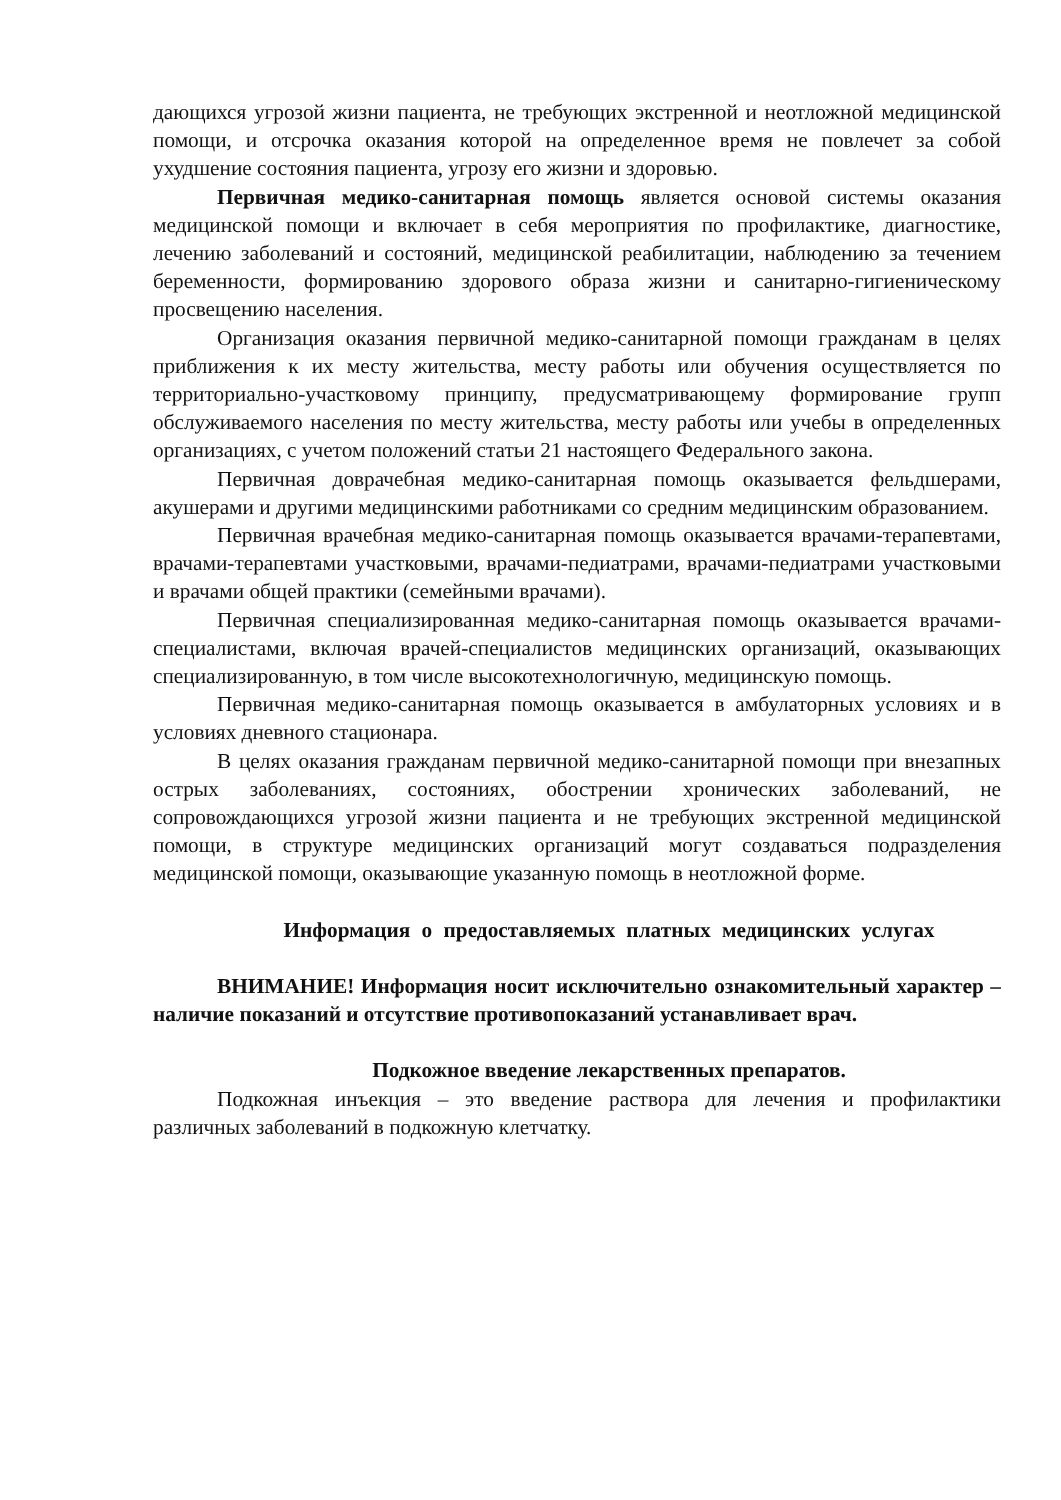дающихся угрозой жизни пациента, не требующих экстренной и неотложной медицинской помощи, и отсрочка оказания которой на определенное время не повлечет за собой ухудшение состояния пациента, угрозу его жизни и здоровью.
Первичная медико-санитарная помощь является основой системы оказания медицинской помощи и включает в себя мероприятия по профилактике, диагностике, лечению заболеваний и состояний, медицинской реабилитации, наблюдению за течением беременности, формированию здорового образа жизни и санитарно-гигиеническому просвещению населения.
Организация оказания первичной медико-санитарной помощи гражданам в целях приближения к их месту жительства, месту работы или обучения осуществляется по территориально-участковому принципу, предусматривающему формирование групп обслуживаемого населения по месту жительства, месту работы или учебы в определенных организациях, с учетом положений статьи 21 настоящего Федерального закона.
Первичная доврачебная медико-санитарная помощь оказывается фельдшерами, акушерами и другими медицинскими работниками со средним медицинским образованием.
Первичная врачебная медико-санитарная помощь оказывается врачами-терапевтами, врачами-терапевтами участковыми, врачами-педиатрами, врачами-педиатрами участковыми и врачами общей практики (семейными врачами).
Первичная специализированная медико-санитарная помощь оказывается врачами-специалистами, включая врачей-специалистов медицинских организаций, оказывающих специализированную, в том числе высокотехнологичную, медицинскую помощь.
Первичная медико-санитарная помощь оказывается в амбулаторных условиях и в условиях дневного стационара.
В целях оказания гражданам первичной медико-санитарной помощи при внезапных острых заболеваниях, состояниях, обострении хронических заболеваний, не сопровождающихся угрозой жизни пациента и не требующих экстренной медицинской помощи, в структуре медицинских организаций могут создаваться подразделения медицинской помощи, оказывающие указанную помощь в неотложной форме.
Информация о предоставляемых платных медицинских услугах
ВНИМАНИЕ! Информация носит исключительно ознакомительный характер – наличие показаний и отсутствие противопоказаний устанавливает врач.
Подкожное введение лекарственных препаратов.
Подкожная инъекция – это введение раствора для лечения и профилактики различных заболеваний в подкожную клетчатку.